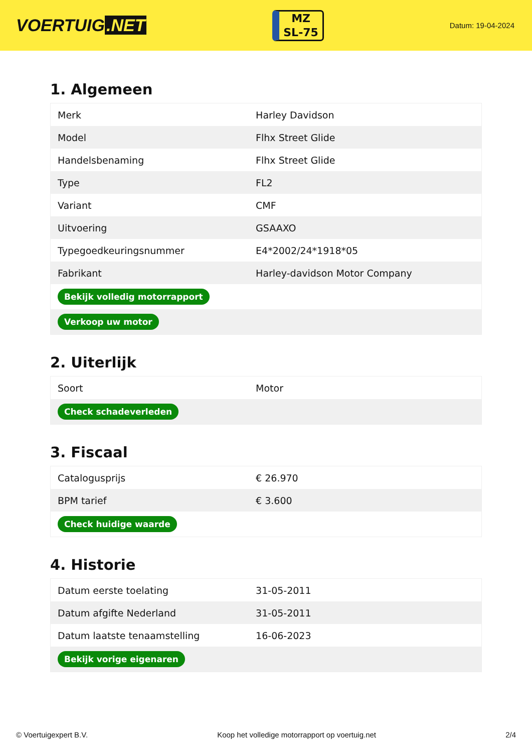VOERTUIG.NET
MZ
SL-75
Datum: 19-04-2024
1. Algemeen
| Merk | Harley Davidson |
| Model | Flhx Street Glide |
| Handelsbenaming | Flhx Street Glide |
| Type | FL2 |
| Variant | CMF |
| Uitvoering | GSAAXO |
| Typegoedkeuringsnummer | E4*2002/24*1918*05 |
| Fabrikant | Harley-davidson Motor Company |
| Bekijk volledig motorrapport | |
| Verkoop uw motor | |
2. Uiterlijk
| Soort | Motor |
| Check schadeverleden | |
3. Fiscaal
| Catalogusprijs | € 26.970 |
| BPM tarief | € 3.600 |
| Check huidige waarde | |
4. Historie
| Datum eerste toelating | 31-05-2011 |
| Datum afgifte Nederland | 31-05-2011 |
| Datum laatste tenaamstelling | 16-06-2023 |
| Bekijk vorige eigenaren | |
© Voertuigexpert B.V. Koop het volledige motorrapport op voertuig.net 2/4